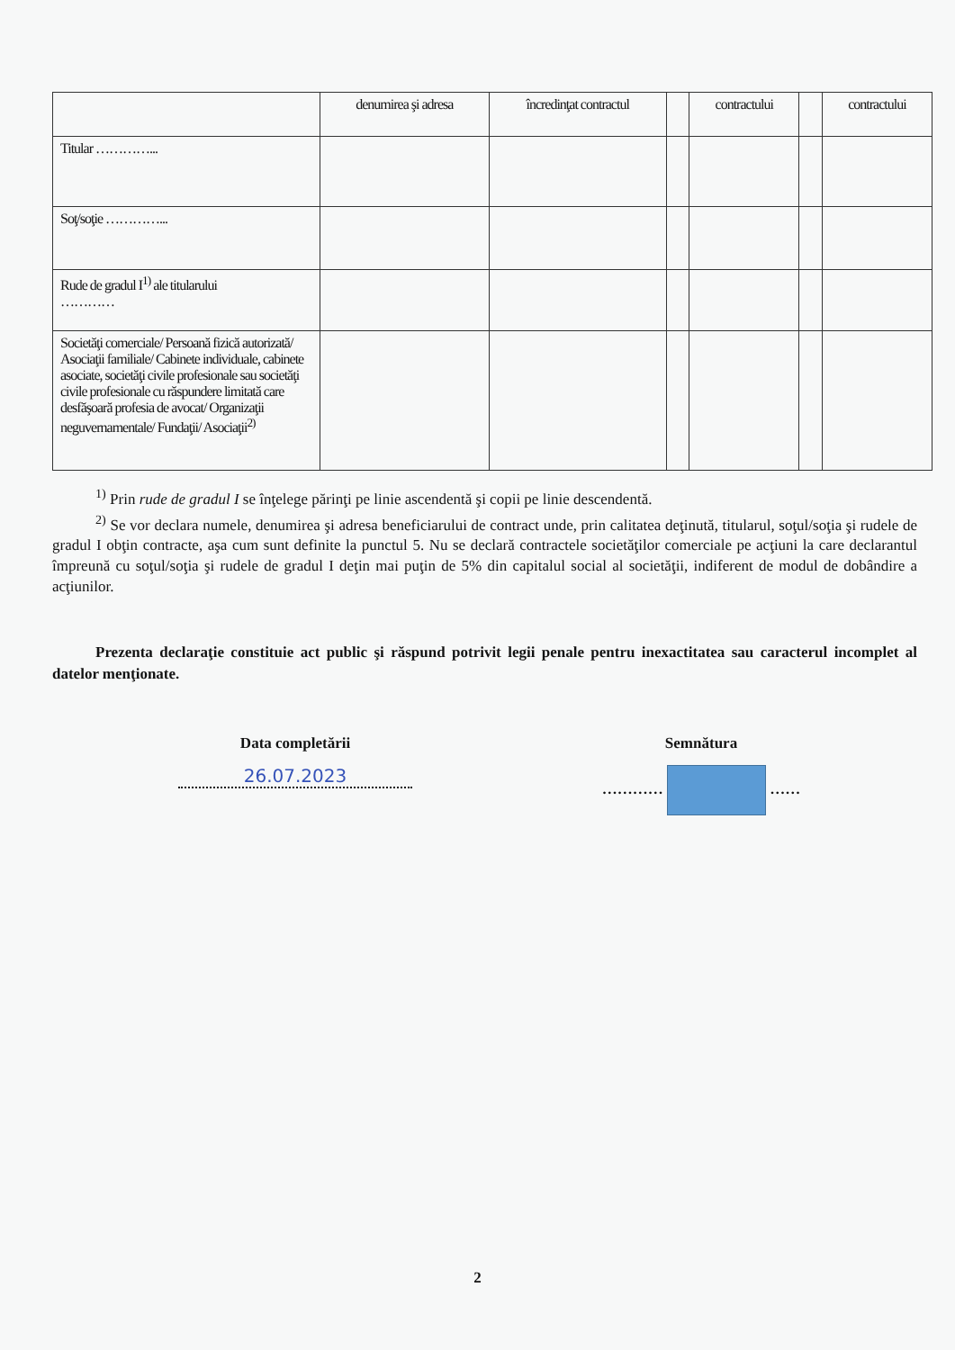| | denumirea şi adresa | încredinţat contractul | | contractului | | contractului |
| --- | --- | --- | --- | --- | --- | --- |
| Titular …………... | | | | | | |
| Soţ/soţie …………... | | | | | | |
| Rude de gradul I<sup>1)</sup> ale titularului ………… | | | | | | |
| Societăţi comerciale/ Persoană fizică autorizată/ Asociaţii familiale/ Cabinete individuale, cabinete asociate, societăţi civile profesionale sau societăţi civile profesionale cu răspundere limitată care desfăşoară profesia de avocat/ Organizaţii neguvernamentale/ Fundaţii/ Asociaţii<sup>2)</sup> | | | | | | |
<sup>1)</sup> Prin rude de gradul I se înţelege părinţi pe linie ascendentă şi copii pe linie descendentă.
<sup>2)</sup> Se vor declara numele, denumirea şi adresa beneficiarului de contract unde, prin calitatea deţinută, titularul, soţul/soţia şi rudele de gradul I obţin contracte, aşa cum sunt definite la punctul 5. Nu se declară contractele societăţilor comerciale pe acţiuni la care declarantul împreună cu soţul/soţia şi rudele de gradul I deţin mai puţin de 5% din capitalul social al societăţii, indiferent de modul de dobândire a acţiunilor.
Prezenta declaraţie constituie act public şi răspund potrivit legii penale pentru inexactitatea sau caracterul incomplet al datelor menţionate.
Data completării
26.07.2023
Semnătura
………… ……
2